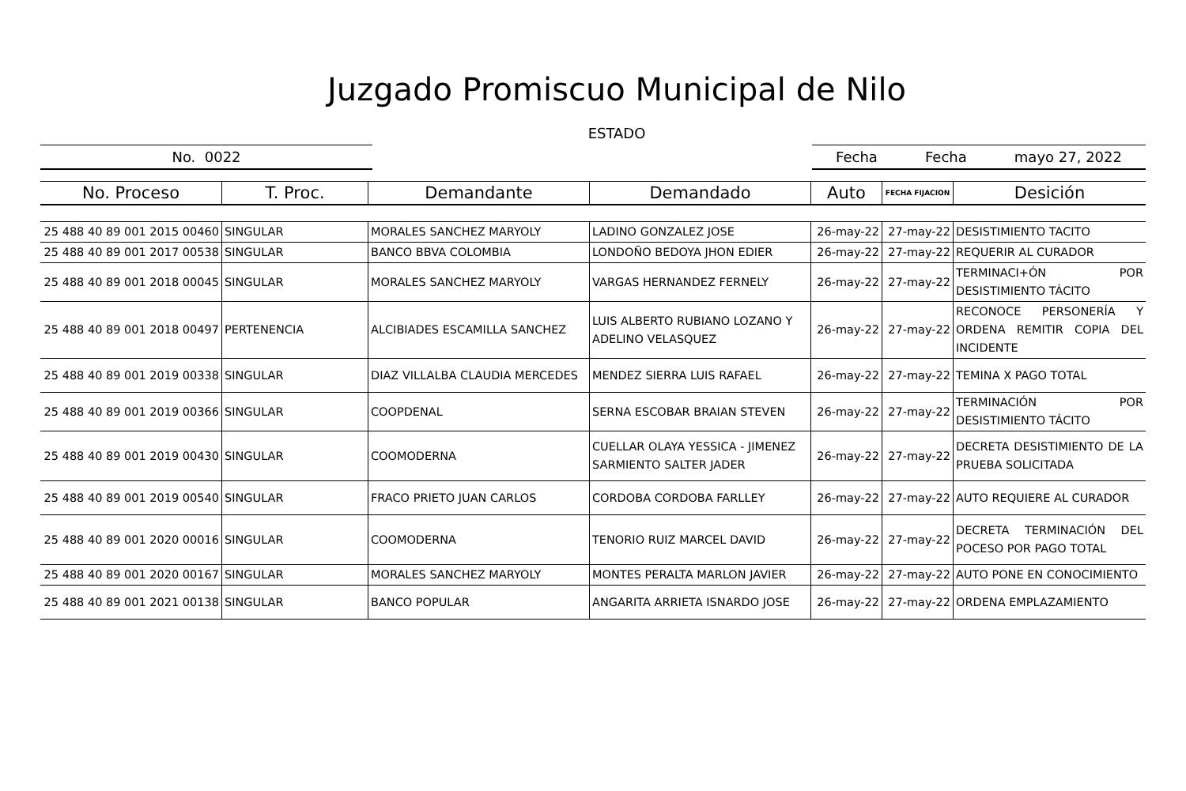Juzgado Promiscuo Municipal de Nilo
ESTADO
No. 0022 Fecha Fecha mayo 27, 2022
| No. Proceso | T. Proc. | Demandante | Demandado | Auto | FECHA FIJACION | Desición |
| --- | --- | --- | --- | --- | --- | --- |
| 25 488 40 89 001 2015 00460 | SINGULAR | MORALES SANCHEZ MARYOLY | LADINO GONZALEZ JOSE | 26-may-22 | 27-may-22 | DESISTIMIENTO TACITO |
| 25 488 40 89 001 2017 00538 | SINGULAR | BANCO BBVA COLOMBIA | LONDOÑO BEDOYA JHON EDIER | 26-may-22 | 27-may-22 | REQUERIR AL CURADOR |
| 25 488 40 89 001 2018 00045 | SINGULAR | MORALES SANCHEZ MARYOLY | VARGAS HERNANDEZ FERNELY | 26-may-22 | 27-may-22 | TERMINACI+ÓN POR DESISTIMIENTO TÁCITO |
| 25 488 40 89 001 2018 00497 | PERTENENCIA | ALCIBIADES ESCAMILLA SANCHEZ | LUIS ALBERTO RUBIANO LOZANO Y ADELINO VELASQUEZ | 26-may-22 | 27-may-22 | RECONOCE PERSONERÍA Y ORDENA REMITIR COPIA DEL INCIDENTE |
| 25 488 40 89 001 2019 00338 | SINGULAR | DIAZ VILLALBA CLAUDIA MERCEDES | MENDEZ SIERRA LUIS RAFAEL | 26-may-22 | 27-may-22 | TEMINA X PAGO TOTAL |
| 25 488 40 89 001 2019 00366 | SINGULAR | COOPDENAL | SERNA ESCOBAR BRAIAN STEVEN | 26-may-22 | 27-may-22 | TERMINACIÓN POR DESISTIMIENTO TÁCITO |
| 25 488 40 89 001 2019 00430 | SINGULAR | COOMODERNA | CUELLAR OLAYA YESSICA - JIMENEZ SARMIENTO SALTER JADER | 26-may-22 | 27-may-22 | DECRETA DESISTIMIENTO DE LA PRUEBA SOLICITADA |
| 25 488 40 89 001 2019 00540 | SINGULAR | FRACO PRIETO JUAN CARLOS | CORDOBA CORDOBA FARLLEY | 26-may-22 | 27-may-22 | AUTO REQUIERE AL CURADOR |
| 25 488 40 89 001 2020 00016 | SINGULAR | COOMODERNA | TENORIO RUIZ MARCEL DAVID | 26-may-22 | 27-may-22 | DECRETA TERMINACIÓN DEL POCESO POR PAGO TOTAL |
| 25 488 40 89 001 2020 00167 | SINGULAR | MORALES SANCHEZ MARYOLY | MONTES PERALTA MARLON JAVIER | 26-may-22 | 27-may-22 | AUTO PONE EN CONOCIMIENTO |
| 25 488 40 89 001 2021 00138 | SINGULAR | BANCO POPULAR | ANGARITA ARRIETA ISNARDO JOSE | 26-may-22 | 27-may-22 | ORDENA EMPLAZAMIENTO |